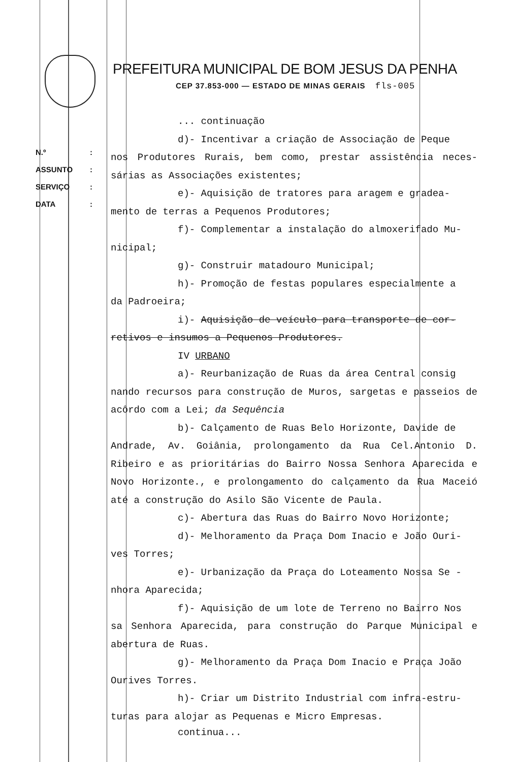PREFEITURA MUNICIPAL DE BOM JESUS DA PENHA
CEP 37.853-000 — ESTADO DE MINAS GERAIS fls-005
N.º:
ASSUNTO:
SERVIÇO:
DATA:
... continuação
d)- Incentivar a criação de Associação de Peque
nos Produtores Rurais, bem como, prestar assistência neces-sárias as Associações existentes;
e)- Aquisição de tratores para aragem e gradea-
mento de terras a Pequenos Produtores;
f)- Complementar a instalação do almoxerifado Mu-
nicipal;
g)- Construir matadouro Municipal;
h)- Promoção de festas populares especialmente a
da Padroeira;
i)- Aquisição de veículo para transporte de cor-
retivos e insumos a Pequenos Produtores.
IV URBANO
a)- Reurbanização de Ruas da área Central consig
nando recursos para construção de Muros, sargetas e passeios de acôrdo com a Lei; da Sequência
b)- Calçamento de Ruas Belo Horizonte, Davide de
Andrade, Av. Goiânia, prolongamento da Rua Cel.Antonio D. Ribeiro e as prioritárias do Bairro Nossa Senhora Aparecida e Novo Horizonte., e prolongamento do calçamento da Rua Maceió até a construção do Asilo São Vicente de Paula.
c)- Abertura das Ruas do Bairro Novo Horizonte;
d)- Melhoramento da Praça Dom Inacio e João Ouri-
ves Torres;
e)- Urbanização da Praça do Loteamento Nossa Se -
nhora Aparecida;
f)- Aquisição de um lote de Terreno no Bairro Nos
sa Senhora Aparecida, para construção do Parque Municipal e abertura de Ruas.
g)- Melhoramento da Praça Dom Inacio e Praça João
Ourives Torres.
h)- Criar um Distrito Industrial com infra-estru-
turas para alojar as Pequenas e Micro Empresas.
continua...